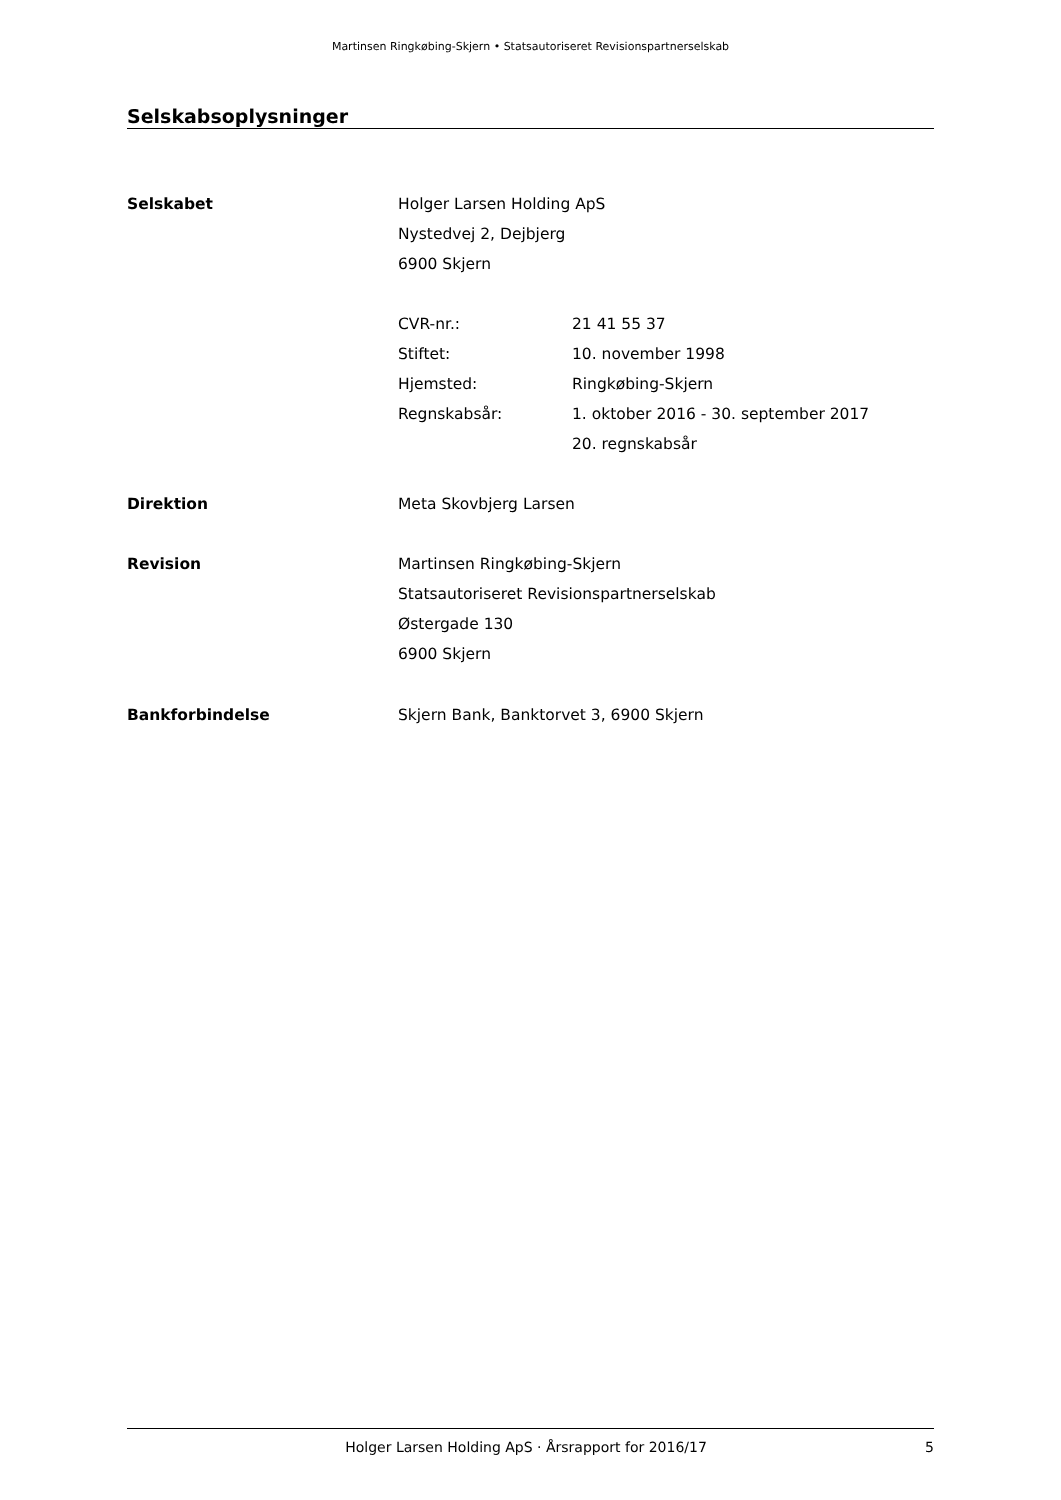Martinsen Ringkøbing-Skjern • Statsautoriseret Revisionspartnerselskab
Selskabsoplysninger
Selskabet Holger Larsen Holding ApS
Nystedvej 2, Dejbjerg
6900 Skjern
CVR-nr.: 21 41 55 37
Stiftet: 10. november 1998
Hjemsted: Ringkøbing-Skjern
Regnskabsår: 1. oktober 2016 - 30. september 2017
20. regnskabsår
Direktion Meta Skovbjerg Larsen
Revision Martinsen Ringkøbing-Skjern
Statsautoriseret Revisionspartnerselskab
Østergade 130
6900 Skjern
Bankforbindelse Skjern Bank, Banktorvet 3, 6900 Skjern
Holger Larsen Holding ApS · Årsrapport for 2016/17
5